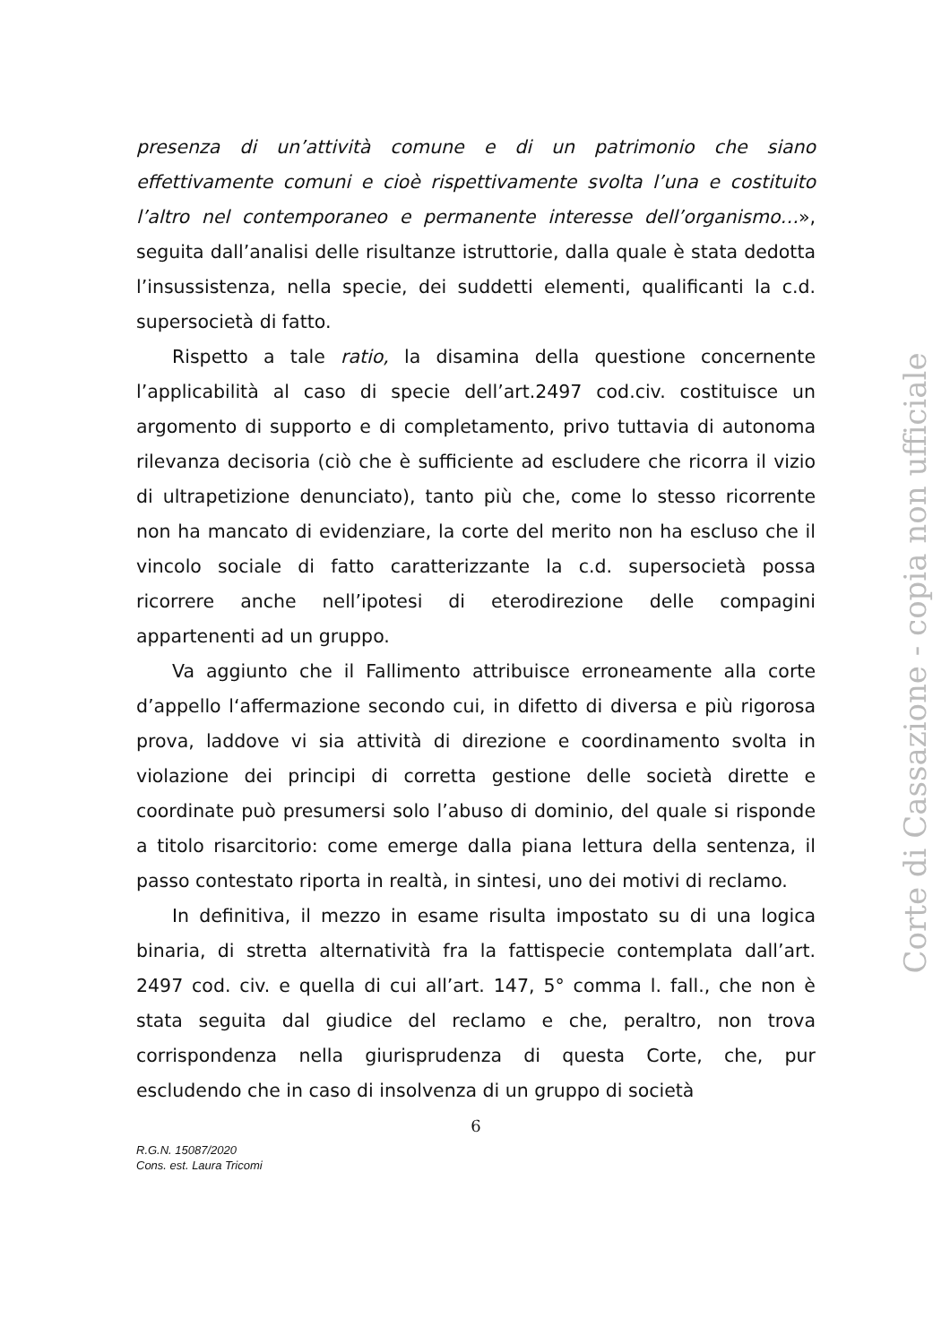presenza di un’attività comune e di un patrimonio che siano effettivamente comuni e cioè rispettivamente svolta l’una e costituito l’altro nel contemporaneo e permanente interesse dell’organismo…», seguita dall’analisi delle risultanze istruttorie, dalla quale è stata dedotta l’insussistenza, nella specie, dei suddetti elementi, qualificanti la c.d. supersocietà di fatto.
Rispetto a tale ratio, la disamina della questione concernente l’applicabilità al caso di specie dell’art.2497 cod.civ. costituisce un argomento di supporto e di completamento, privo tuttavia di autonoma rilevanza decisoria (ciò che è sufficiente ad escludere che ricorra il vizio di ultrapetizione denunciato), tanto più che, come lo stesso ricorrente non ha mancato di evidenziare, la corte del merito non ha escluso che il vincolo sociale di fatto caratterizzante la c.d. supersocietà possa ricorrere anche nell’ipotesi di eterodirezione delle compagini appartenenti ad un gruppo.
Va aggiunto che il Fallimento attribuisce erroneamente alla corte d’appello l‘affermazione secondo cui, in difetto di diversa e più rigorosa prova, laddove vi sia attività di direzione e coordinamento svolta in violazione dei principi di corretta gestione delle società dirette e coordinate può presumersi solo l’abuso di dominio, del quale si risponde a titolo risarcitorio: come emerge dalla piana lettura della sentenza, il passo contestato riporta in realtà, in sintesi, uno dei motivi di reclamo.
In definitiva, il mezzo in esame risulta impostato su di una logica binaria, di stretta alternatività fra la fattispecie contemplata dall’art. 2497 cod. civ. e quella di cui all’art. 147, 5° comma l. fall., che non è stata seguita dal giudice del reclamo e che, peraltro, non trova corrispondenza nella giurisprudenza di questa Corte, che, pur escludendo che in caso di insolvenza di un gruppo di società
6
R.G.N. 15087/2020
Cons. est. Laura Tricomi
Corte di Cassazione - copia non ufficiale